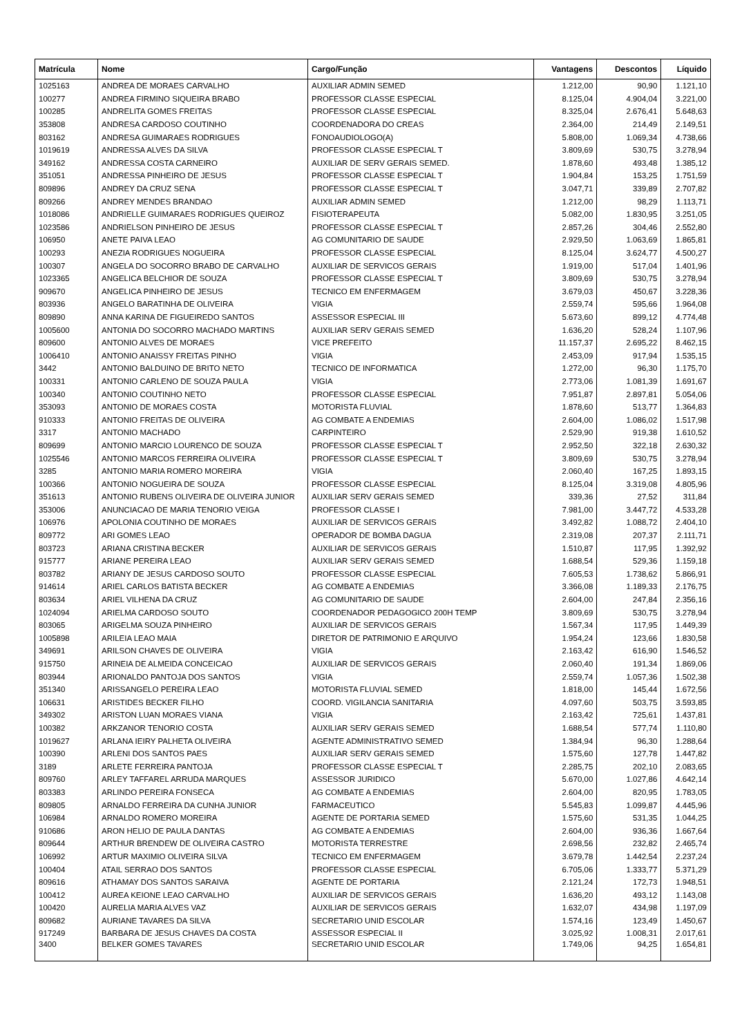| Matrícula | Nome | Cargo/Função | Vantagens | Descontos | Líquido |
| --- | --- | --- | --- | --- | --- |
| 1025163 | ANDREA DE MORAES CARVALHO | AUXILIAR ADMIN SEMED | 1.212,00 | 90,90 | 1.121,10 |
| 100277 | ANDREA FIRMINO SIQUEIRA BRABO | PROFESSOR CLASSE ESPECIAL | 8.125,04 | 4.904,04 | 3.221,00 |
| 100285 | ANDRELITA GOMES FREITAS | PROFESSOR CLASSE ESPECIAL | 8.325,04 | 2.676,41 | 5.648,63 |
| 353808 | ANDRESA CARDOSO COUTINHO | COORDENADORA DO CREAS | 2.364,00 | 214,49 | 2.149,51 |
| 803162 | ANDRESA GUIMARAES RODRIGUES | FONOAUDIOLOGO(A) | 5.808,00 | 1.069,34 | 4.738,66 |
| 1019619 | ANDRESSA ALVES DA SILVA | PROFESSOR CLASSE ESPECIAL T | 3.809,69 | 530,75 | 3.278,94 |
| 349162 | ANDRESSA COSTA CARNEIRO | AUXILIAR DE SERV GERAIS SEMED. | 1.878,60 | 493,48 | 1.385,12 |
| 351051 | ANDRESSA PINHEIRO DE JESUS | PROFESSOR CLASSE ESPECIAL T | 1.904,84 | 153,25 | 1.751,59 |
| 809896 | ANDREY DA CRUZ SENA | PROFESSOR CLASSE ESPECIAL T | 3.047,71 | 339,89 | 2.707,82 |
| 809266 | ANDREY MENDES BRANDAO | AUXILIAR ADMIN SEMED | 1.212,00 | 98,29 | 1.113,71 |
| 1018086 | ANDRIELLE GUIMARAES RODRIGUES QUEIROZ | FISIOTERAPEUTA | 5.082,00 | 1.830,95 | 3.251,05 |
| 1023586 | ANDRIELSON PINHEIRO DE JESUS | PROFESSOR CLASSE ESPECIAL T | 2.857,26 | 304,46 | 2.552,80 |
| 106950 | ANETE PAIVA LEAO | AG COMUNITARIO DE SAUDE | 2.929,50 | 1.063,69 | 1.865,81 |
| 100293 | ANEZIA RODRIGUES NOGUEIRA | PROFESSOR CLASSE ESPECIAL | 8.125,04 | 3.624,77 | 4.500,27 |
| 100307 | ANGELA DO SOCORRO BRABO DE CARVALHO | AUXILIAR DE SERVICOS GERAIS | 1.919,00 | 517,04 | 1.401,96 |
| 1023365 | ANGELICA BELCHIOR DE SOUZA | PROFESSOR CLASSE ESPECIAL T | 3.809,69 | 530,75 | 3.278,94 |
| 909670 | ANGELICA PINHEIRO DE JESUS | TECNICO EM ENFERMAGEM | 3.679,03 | 450,67 | 3.228,36 |
| 803936 | ANGELO BARATINHA DE OLIVEIRA | VIGIA | 2.559,74 | 595,66 | 1.964,08 |
| 809890 | ANNA KARINA DE FIGUEIREDO SANTOS | ASSESSOR ESPECIAL III | 5.673,60 | 899,12 | 4.774,48 |
| 1005600 | ANTONIA DO SOCORRO MACHADO MARTINS | AUXILIAR SERV GERAIS SEMED | 1.636,20 | 528,24 | 1.107,96 |
| 809600 | ANTONIO ALVES DE MORAES | VICE PREFEITO | 11.157,37 | 2.695,22 | 8.462,15 |
| 1006410 | ANTONIO ANAISSY FREITAS PINHO | VIGIA | 2.453,09 | 917,94 | 1.535,15 |
| 3442 | ANTONIO BALDUINO DE BRITO NETO | TECNICO DE INFORMATICA | 1.272,00 | 96,30 | 1.175,70 |
| 100331 | ANTONIO CARLENO DE SOUZA PAULA | VIGIA | 2.773,06 | 1.081,39 | 1.691,67 |
| 100340 | ANTONIO COUTINHO NETO | PROFESSOR CLASSE ESPECIAL | 7.951,87 | 2.897,81 | 5.054,06 |
| 353093 | ANTONIO DE MORAES COSTA | MOTORISTA FLUVIAL | 1.878,60 | 513,77 | 1.364,83 |
| 910333 | ANTONIO FREITAS DE OLIVEIRA | AG COMBATE A ENDEMIAS | 2.604,00 | 1.086,02 | 1.517,98 |
| 3317 | ANTONIO MACHADO | CARPINTEIRO | 2.529,90 | 919,38 | 1.610,52 |
| 809699 | ANTONIO MARCIO LOURENCO DE SOUZA | PROFESSOR CLASSE ESPECIAL T | 2.952,50 | 322,18 | 2.630,32 |
| 1025546 | ANTONIO MARCOS FERREIRA OLIVEIRA | PROFESSOR CLASSE ESPECIAL T | 3.809,69 | 530,75 | 3.278,94 |
| 3285 | ANTONIO MARIA ROMERO MOREIRA | VIGIA | 2.060,40 | 167,25 | 1.893,15 |
| 100366 | ANTONIO NOGUEIRA DE SOUZA | PROFESSOR CLASSE ESPECIAL | 8.125,04 | 3.319,08 | 4.805,96 |
| 351613 | ANTONIO RUBENS OLIVEIRA DE OLIVEIRA JUNIOR | AUXILIAR SERV GERAIS SEMED | 339,36 | 27,52 | 311,84 |
| 353006 | ANUNCIACAO DE MARIA TENORIO VEIGA | PROFESSOR CLASSE I | 7.981,00 | 3.447,72 | 4.533,28 |
| 106976 | APOLONIA COUTINHO DE MORAES | AUXILIAR DE SERVICOS GERAIS | 3.492,82 | 1.088,72 | 2.404,10 |
| 809772 | ARI GOMES LEAO | OPERADOR DE BOMBA DAGUA | 2.319,08 | 207,37 | 2.111,71 |
| 803723 | ARIANA CRISTINA BECKER | AUXILIAR DE SERVICOS GERAIS | 1.510,87 | 117,95 | 1.392,92 |
| 915777 | ARIANE PEREIRA LEAO | AUXILIAR SERV GERAIS SEMED | 1.688,54 | 529,36 | 1.159,18 |
| 803782 | ARIANY DE JESUS CARDOSO SOUTO | PROFESSOR CLASSE ESPECIAL | 7.605,53 | 1.738,62 | 5.866,91 |
| 914614 | ARIEL CARLOS BATISTA BECKER | AG COMBATE A ENDEMIAS | 3.366,08 | 1.189,33 | 2.176,75 |
| 803634 | ARIEL VILHENA DA CRUZ | AG COMUNITARIO DE SAUDE | 2.604,00 | 247,84 | 2.356,16 |
| 1024094 | ARIELMA CARDOSO SOUTO | COORDENADOR PEDAGOGICO 200H TEMP | 3.809,69 | 530,75 | 3.278,94 |
| 803065 | ARIGELMA SOUZA PINHEIRO | AUXILIAR DE SERVICOS GERAIS | 1.567,34 | 117,95 | 1.449,39 |
| 1005898 | ARILEIA LEAO MAIA | DIRETOR DE PATRIMONIO E ARQUIVO | 1.954,24 | 123,66 | 1.830,58 |
| 349691 | ARILSON CHAVES DE OLIVEIRA | VIGIA | 2.163,42 | 616,90 | 1.546,52 |
| 915750 | ARINEIA DE ALMEIDA CONCEICAO | AUXILIAR DE SERVICOS GERAIS | 2.060,40 | 191,34 | 1.869,06 |
| 803944 | ARIONALDO PANTOJA DOS SANTOS | VIGIA | 2.559,74 | 1.057,36 | 1.502,38 |
| 351340 | ARISSANGELO PEREIRA LEAO | MOTORISTA FLUVIAL SEMED | 1.818,00 | 145,44 | 1.672,56 |
| 106631 | ARISTIDES BECKER FILHO | COORD. VIGILANCIA SANITARIA | 4.097,60 | 503,75 | 3.593,85 |
| 349302 | ARISTON LUAN MORAES VIANA | VIGIA | 2.163,42 | 725,61 | 1.437,81 |
| 100382 | ARKZANOR TENORIO COSTA | AUXILIAR SERV GERAIS SEMED | 1.688,54 | 577,74 | 1.110,80 |
| 1019627 | ARLANA IEIRY PALHETA OLIVEIRA | AGENTE ADMINISTRATIVO SEMED | 1.384,94 | 96,30 | 1.288,64 |
| 100390 | ARLENI DOS SANTOS PAES | AUXILIAR SERV GERAIS SEMED | 1.575,60 | 127,78 | 1.447,82 |
| 3189 | ARLETE FERREIRA PANTOJA | PROFESSOR CLASSE ESPECIAL T | 2.285,75 | 202,10 | 2.083,65 |
| 809760 | ARLEY TAFFAREL ARRUDA MARQUES | ASSESSOR JURIDICO | 5.670,00 | 1.027,86 | 4.642,14 |
| 803383 | ARLINDO PEREIRA FONSECA | AG COMBATE A ENDEMIAS | 2.604,00 | 820,95 | 1.783,05 |
| 809805 | ARNALDO FERREIRA DA CUNHA JUNIOR | FARMACEUTICO | 5.545,83 | 1.099,87 | 4.445,96 |
| 106984 | ARNALDO ROMERO MOREIRA | AGENTE DE PORTARIA SEMED | 1.575,60 | 531,35 | 1.044,25 |
| 910686 | ARON HELIO DE PAULA DANTAS | AG COMBATE A ENDEMIAS | 2.604,00 | 936,36 | 1.667,64 |
| 809644 | ARTHUR BRENDEW DE OLIVEIRA CASTRO | MOTORISTA TERRESTRE | 2.698,56 | 232,82 | 2.465,74 |
| 106992 | ARTUR MAXIMIO OLIVEIRA SILVA | TECNICO EM ENFERMAGEM | 3.679,78 | 1.442,54 | 2.237,24 |
| 100404 | ATAIL SERRAO DOS SANTOS | PROFESSOR CLASSE ESPECIAL | 6.705,06 | 1.333,77 | 5.371,29 |
| 809616 | ATHAMAY DOS SANTOS SARAIVA | AGENTE DE PORTARIA | 2.121,24 | 172,73 | 1.948,51 |
| 100412 | AUREA KEIONE LEAO CARVALHO | AUXILIAR DE SERVICOS GERAIS | 1.636,20 | 493,12 | 1.143,08 |
| 100420 | AURELIA MARIA ALVES VAZ | AUXILIAR DE SERVICOS GERAIS | 1.632,07 | 434,98 | 1.197,09 |
| 809682 | AURIANE TAVARES DA SILVA | SECRETARIO UNID ESCOLAR | 1.574,16 | 123,49 | 1.450,67 |
| 917249 | BARBARA DE JESUS CHAVES DA COSTA | ASSESSOR ESPECIAL II | 3.025,92 | 1.008,31 | 2.017,61 |
| 3400 | BELKER GOMES TAVARES | SECRETARIO UNID ESCOLAR | 1.749,06 | 94,25 | 1.654,81 |